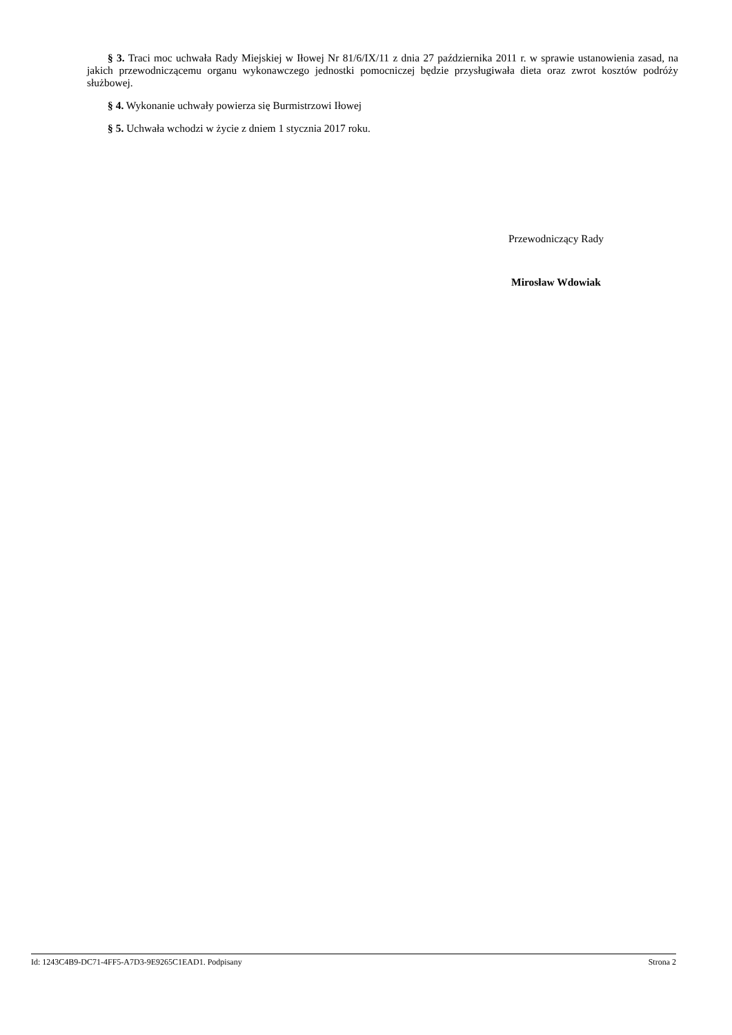§ 3. Traci moc uchwała Rady Miejskiej w Iłowej Nr 81/6/IX/11 z dnia 27 października 2011 r. w sprawie ustanowienia zasad, na jakich przewodniczącemu organu wykonawczego jednostki pomocniczej będzie przysługiwała dieta oraz zwrot kosztów podróży służbowej.
§ 4. Wykonanie uchwały powierza się Burmistrzowi Iłowej
§ 5. Uchwała wchodzi w życie z dniem 1 stycznia 2017 roku.
Przewodniczący Rady
Mirosław Wdowiak
Id: 1243C4B9-DC71-4FF5-A7D3-9E9265C1EAD1. Podpisany Strona 2